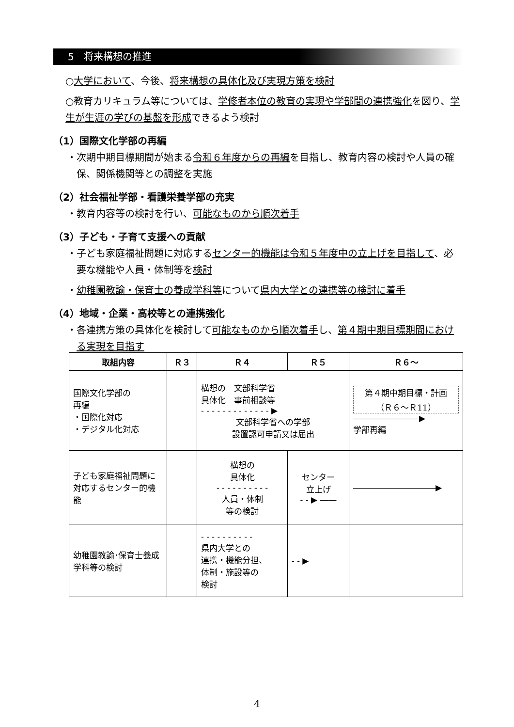5　将来構想の推進
○大学において、今後、将来構想の具体化及び実現方策を検討
○教育カリキュラム等については、学修者本位の教育の実現や学部間の連携強化を図り、学生が生涯の学びの基盤を形成できるよう検討
（1）国際文化学部の再編
・次期中期目標期間が始まる令和６年度からの再編を目指し、教育内容の検討や人員の確保、関係機関等との調整を実施
（2）社会福祉学部・看護栄養学部の充実
・教育内容等の検討を行い、可能なものから順次着手
（3）子ども・子育て支援への貢献
・子ども家庭福祉問題に対応するセンター的機能は令和５年度中の立上げを目指して、必要な機能や人員・体制等を検討
・幼稚園教諭・保育士の養成学科等について県内大学との連携等の検討に着手
（4）地域・企業・高校等との連携強化
・各連携方策の具体化を検討して可能なものから順次着手し、第４期中期目標期間における実現を目指す
| 取組内容 | Ｒ３ | Ｒ４ | Ｒ５ | Ｒ６～ |
| --- | --- | --- | --- | --- |
| 国際文化学部の 再編 ・国際化対応 ・デジタル化対応 | | 構想の 文部科学省 具体化 事前相談等 - - - - - - - - - - - - - ▶ 文部科学省への学部 設置認可申請又は届出 | | 第４期中期目標・計画 （Ｒ６～Ｒ11） ――――――――▶ 学部再編 |
| 子ども家庭福祉問題に対応するセンター的機能 | | 構想の 具体化 - - - - - - - - - - 人員・体制 等の検討 | センター 立上げ - - ▶ ―― | ――――――――――▶ |
| 幼稚園教諭･保育士養成学科等の検討 | | - - - - - - - - - - 県内大学との 連携・機能分担、 体制・施設等の 検討 | - - ▶ | |
4